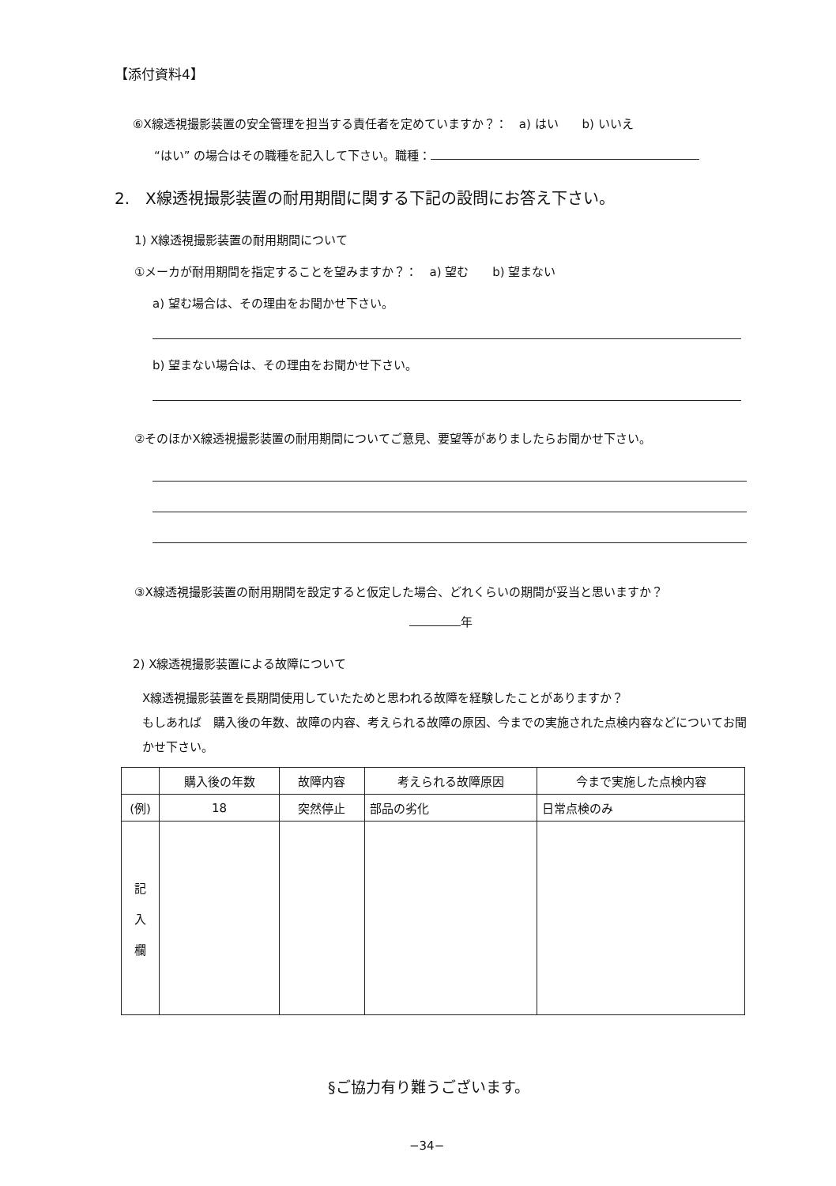【添付資料4】
⑥X線透視撮影装置の安全管理を担当する責任者を定めていますか？：　a) はい　　b) いいえ
“はい” の場合はその職種を記入して下さい。職種：
2.　X線透視撮影装置の耐用期間に関する下記の設問にお答え下さい。
1) X線透視撮影装置の耐用期間について
①メーカが耐用期間を指定することを望みますか？：　a) 望む　　b) 望まない
a) 望む場合は、その理由をお聞かせ下さい。
b) 望まない場合は、その理由をお聞かせ下さい。
②そのほかX線透視撮影装置の耐用期間についてご意見、要望等がありましたらお聞かせ下さい。
③X線透視撮影装置の耐用期間を設定すると仮定した場合、どれくらいの期間が妥当と思いますか？
年
2) X線透視撮影装置による故障について
X線透視撮影装置を長期間使用していたためと思われる故障を経験したことがありますか？
もしあれば　購入後の年数、故障の内容、考えられる故障の原因、今までの実施された点検内容などについてお聞かせ下さい。
| | 購入後の年数 | 故障内容 | 考えられる故障原因 | 今まで実施した点検内容 |
| --- | --- | --- | --- | --- |
| (例) | 18 | 突然停止 | 部品の劣化 | 日常点検のみ |
| 記 入 欄 | | | | |
§ご協力有り難うございます。
−34−